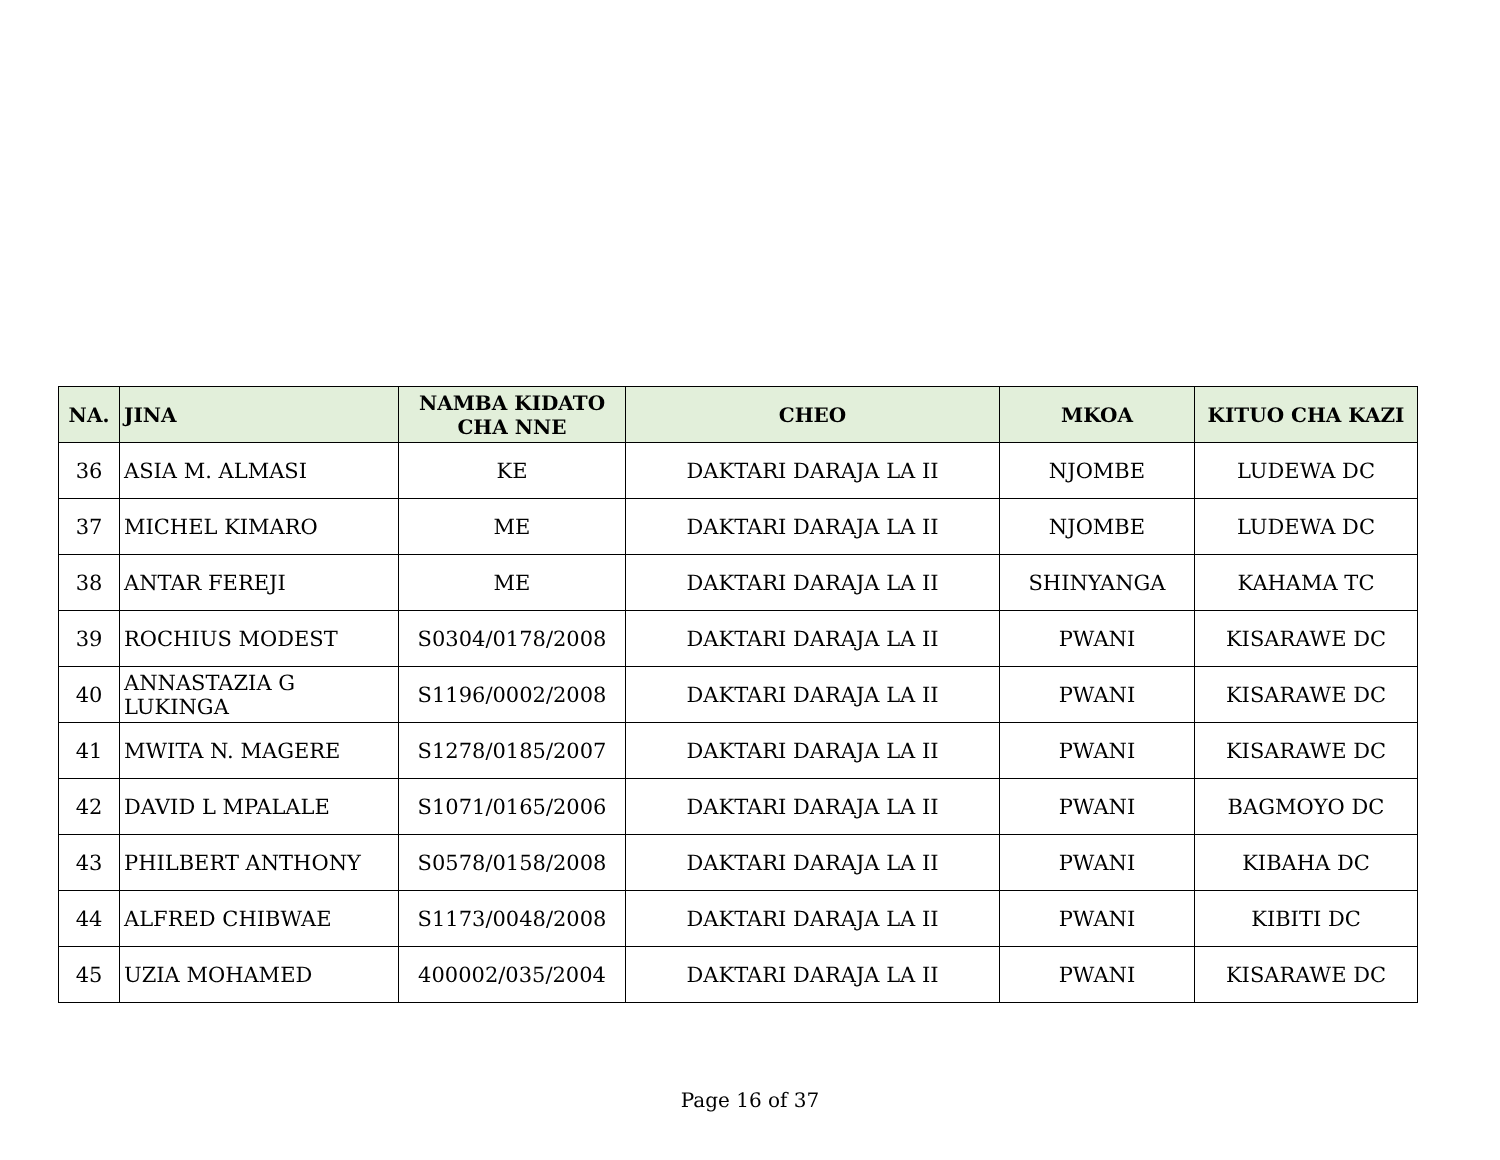| NA. | JINA | NAMBA KIDATO CHA NNE | CHEO | MKOA | KITUO CHA KAZI |
| --- | --- | --- | --- | --- | --- |
| 36 | ASIA M. ALMASI | KE | DAKTARI DARAJA LA II | NJOMBE | LUDEWA DC |
| 37 | MICHEL KIMARO | ME | DAKTARI DARAJA LA II | NJOMBE | LUDEWA DC |
| 38 | ANTAR FEREJI | ME | DAKTARI DARAJA LA II | SHINYANGA | KAHAMA TC |
| 39 | ROCHIUS MODEST | S0304/0178/2008 | DAKTARI DARAJA LA II | PWANI | KISARAWE DC |
| 40 | ANNASTAZIA G LUKINGA | S1196/0002/2008 | DAKTARI DARAJA LA II | PWANI | KISARAWE DC |
| 41 | MWITA N. MAGERE | S1278/0185/2007 | DAKTARI DARAJA LA II | PWANI | KISARAWE DC |
| 42 | DAVID L MPALALE | S1071/0165/2006 | DAKTARI DARAJA LA II | PWANI | BAGMOYO DC |
| 43 | PHILBERT ANTHONY | S0578/0158/2008 | DAKTARI DARAJA LA II | PWANI | KIBAHA DC |
| 44 | ALFRED CHIBWAE | S1173/0048/2008 | DAKTARI DARAJA LA II | PWANI | KIBITI DC |
| 45 | UZIA MOHAMED | 400002/035/2004 | DAKTARI DARAJA LA II | PWANI | KISARAWE DC |
Page 16 of 37